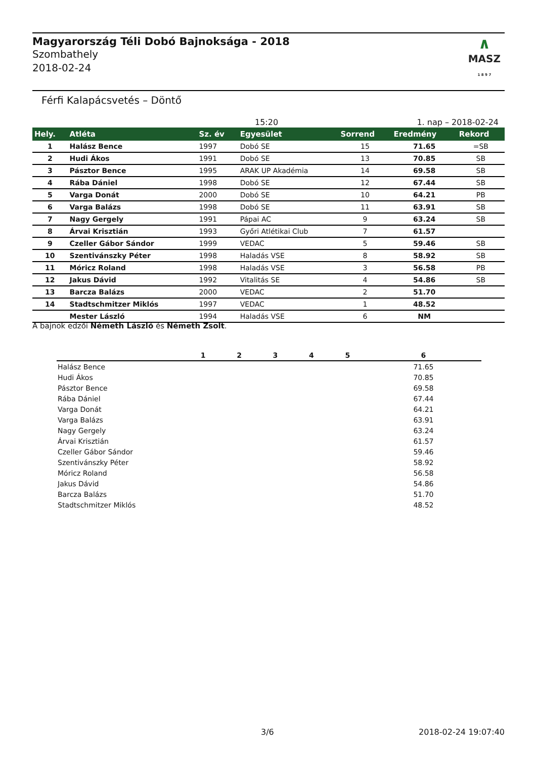Magyarország Téli Dobó Bajnoksága - 2018
Szombathely
2018-02-24
∧
MASZ
1 8 9 7
Férfi Kalapácsvetés – Döntő
15:20 1. nap – 2018-02-24
| Hely. | Atléta | Sz. év | Egyesület | Sorrend | Eredmény | Rekord |
| --- | --- | --- | --- | --- | --- | --- |
| 1 | Halász Bence | 1997 | Dobó SE | 15 | 71.65 | =SB |
| 2 | Hudi Ákos | 1991 | Dobó SE | 13 | 70.85 | SB |
| 3 | Pásztor Bence | 1995 | ARAK UP Akadémia | 14 | 69.58 | SB |
| 4 | Rába Dániel | 1998 | Dobó SE | 12 | 67.44 | SB |
| 5 | Varga Donát | 2000 | Dobó SE | 10 | 64.21 | PB |
| 6 | Varga Balázs | 1998 | Dobó SE | 11 | 63.91 | SB |
| 7 | Nagy Gergely | 1991 | Pápai AC | 9 | 63.24 | SB |
| 8 | Árvai Krisztián | 1993 | Győri Atlétikai Club | 7 | 61.57 | |
| 9 | Czeller Gábor Sándor | 1999 | VEDAC | 5 | 59.46 | SB |
| 10 | Szentivánszky Péter | 1998 | Haladás VSE | 8 | 58.92 | SB |
| 11 | Móricz Roland | 1998 | Haladás VSE | 3 | 56.58 | PB |
| 12 | Jakus Dávid | 1992 | Vitalitás SE | 4 | 54.86 | SB |
| 13 | Barcza Balázs | 2000 | VEDAC | 2 | 51.70 | |
| 14 | Stadtschmitzer Miklós | 1997 | VEDAC | 1 | 48.52 | |
| | Mester László | 1994 | Haladás VSE | 6 | NM | |
A bajnok edzői Németh László és Németh Zsolt.
| | 1 | 2 | 3 | 4 | 5 | 6 |
| --- | --- | --- | --- | --- | --- | --- |
| Halász Bence | | | | | | 71.65 |
| Hudi Ákos | | | | | | 70.85 |
| Pásztor Bence | | | | | | 69.58 |
| Rába Dániel | | | | | | 67.44 |
| Varga Donát | | | | | | 64.21 |
| Varga Balázs | | | | | | 63.91 |
| Nagy Gergely | | | | | | 63.24 |
| Árvai Krisztián | | | | | | 61.57 |
| Czeller Gábor Sándor | | | | | | 59.46 |
| Szentivánszky Péter | | | | | | 58.92 |
| Móricz Roland | | | | | | 56.58 |
| Jakus Dávid | | | | | | 54.86 |
| Barcza Balázs | | | | | | 51.70 |
| Stadtschmitzer Miklós | | | | | | 48.52 |
3/6 2018-02-24 19:07:40